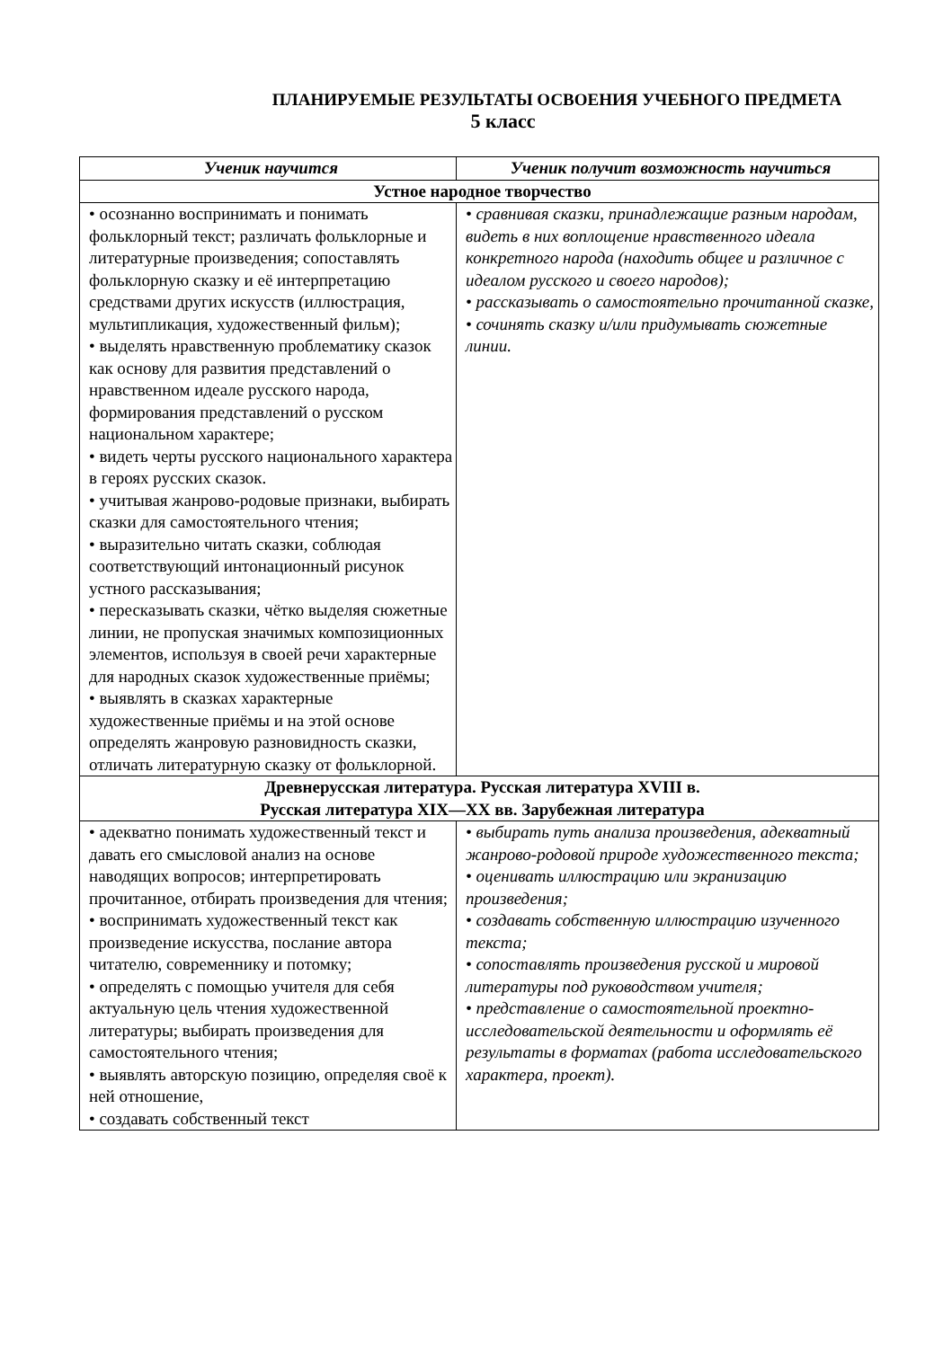ПЛАНИРУЕМЫЕ РЕЗУЛЬТАТЫ ОСВОЕНИЯ УЧЕБНОГО ПРЕДМЕТА
5 класс
| Ученик научится | Ученик получит возможность научиться |
| --- | --- |
| Устное народное творчество | |
| • осознанно воспринимать и понимать фольклорный текст; различать фольклорные и литературные произведения; сопоставлять фольклорную сказку и её интерпретацию средствами других искусств (иллюстрация, мультипликация, художественный фильм); • выделять нравственную проблематику сказок как основу для развития представлений о нравственном идеале русского народа, формирования представлений о русском национальном характере; • видеть черты русского национального характера в героях русских сказок. • учитывая жанрово-родовые признаки, выбирать сказки для самостоятельного чтения; • выразительно читать сказки, соблюдая соответствующий интонационный рисунок устного рассказывания; • пересказывать сказки, чётко выделяя сюжетные линии, не пропуская значимых композиционных элементов, используя в своей речи характерные для народных сказок художественные приёмы; • выявлять в сказках характерные художественные приёмы и на этой основе определять жанровую разновидность сказки, отличать литературную сказку от фольклорной. | • сравнивая сказки, принадлежащие разным народам, видеть в них воплощение нравственного идеала конкретного народа (находить общее и различное с идеалом русского и своего народов); • рассказывать о самостоятельно прочитанной сказке, • сочинять сказку и/или придумывать сюжетные линии. |
| Древнерусская литература. Русская литература XVIII в. Русская литература XIX—XX вв. Зарубежная литература | |
| • адекватно понимать художественный текст и давать его смысловой анализ на основе наводящих вопросов; интерпретировать прочитанное, отбирать произведения для чтения; • воспринимать художественный текст как произведение искусства, послание автора читателю, современнику и потомку; • определять с помощью учителя для себя актуальную цель чтения художественной литературы; выбирать произведения для самостоятельного чтения; • выявлять авторскую позицию, определяя своё к ней отношение, • создавать собственный текст | • выбирать путь анализа произведения, адекватный жанрово-родовой природе художественного текста; • оценивать иллюстрацию или экранизацию произведения; • создавать собственную иллюстрацию изученного текста; • сопоставлять произведения русской и мировой литературы под руководством учителя; • представление о самостоятельной проектно-исследовательской деятельности и оформлять её результаты в форматах (работа исследовательского характера, проект). |